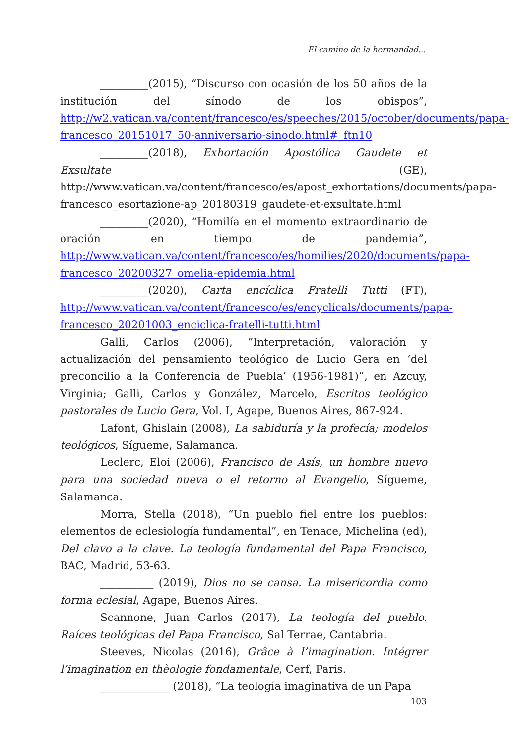El camino de la hermandad...
_________(2015), “Discurso con ocasión de los 50 años de la institución del sínodo de los obispos”, http://w2.vatican.va/content/francesco/es/speeches/2015/october/documents/papa-francesco_20151017_50-anniversario-sinodo.html#_ftn10
_________(2018), Exhortación Apostólica Gaudete et Exsultate (GE), http://www.vatican.va/content/francesco/es/apost_exhortations/documents/papa-francesco_esortazione-ap_20180319_gaudete-et-exsultate.html
_________(2020), “Homilía en el momento extraordinario de oración en tiempo de pandemia”, http://www.vatican.va/content/francesco/es/homilies/2020/documents/papa-francesco_20200327_omelia-epidemia.html
_________(2020), Carta encíclica Fratelli Tutti (FT), http://www.vatican.va/content/francesco/es/encyclicals/documents/papa-francesco_20201003_enciclica-fratelli-tutti.html
Galli, Carlos (2006), “Interpretación, valoración y actualización del pensamiento teológico de Lucio Gera en ‘del preconcilio a la Conferencia de Puebla’ (1956-1981)”, en Azcuy, Virginia; Galli, Carlos y González, Marcelo, Escritos teológico pastorales de Lucio Gera, Vol. I, Agape, Buenos Aires, 867-924.
Lafont, Ghislain (2008), La sabiduría y la profecía; modelos teológicos, Sígueme, Salamanca.
Leclerc, Eloi (2006), Francisco de Asís, un hombre nuevo para una sociedad nueva o el retorno al Evangelio, Sígueme, Salamanca.
Morra, Stella (2018), “Un pueblo fiel entre los pueblos: elementos de eclesiología fundamental”, en Tenace, Michelina (ed), Del clavo a la clave. La teología fundamental del Papa Francisco, BAC, Madrid, 53-63.
__________ (2019), Dios no se cansa. La misericordia como forma eclesial, Agape, Buenos Aires.
Scannone, Juan Carlos (2017), La teología del pueblo. Raíces teológicas del Papa Francisco, Sal Terrae, Cantabria.
Steeves, Nicolas (2016), Grâce à l’imagination. Intégrer l’imagination en thèologie fondamentale, Cerf, Paris.
_____________ (2018), “La teología imaginativa de un Papa
103